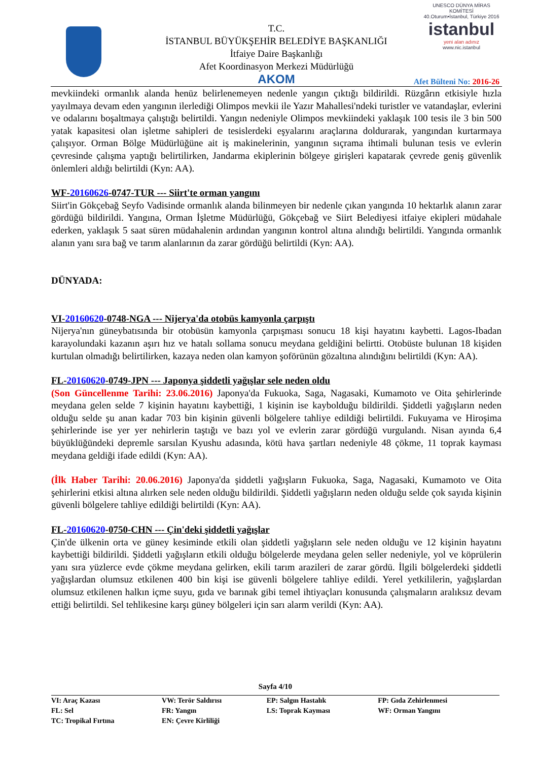T.C.
İSTANBUL BÜYÜKŞEHİR BELEDİYE BAŞKANLIĞI
İtfaiye Daire Başkanlığı
Afet Koordinasyon Merkezi Müdürlüğü
AKOM
UNESCO DÜNYA MİRAS KOMİTESİ
40.Oturum•İstanbul, Türkiye 2016
istanbul
yeni alan adınız
www.nic.istanbul
Afet Bülteni No: 2016-26
mevkiindeki ormanlık alanda henüz belirlenemeyen nedenle yangın çıktığı bildirildi. Rüzgârın etkisiyle hızla yayılmaya devam eden yangının ilerlediği Olimpos mevkii ile Yazır Mahallesi'ndeki turistler ve vatandaşlar, evlerini ve odalarını boşaltmaya çalıştığı belirtildi. Yangın nedeniyle Olimpos mevkiindeki yaklaşık 100 tesis ile 3 bin 500 yatak kapasitesi olan işletme sahipleri de tesislerdeki eşyalarını araçlarına doldurarak, yangından kurtarmaya çalışıyor. Orman Bölge Müdürlüğüne ait iş makinelerinin, yangının sıçrama ihtimali bulunan tesis ve evlerin çevresinde çalışma yaptığı belirtilirken, Jandarma ekiplerinin bölgeye girişleri kapatarak çevrede geniş güvenlik önlemleri aldığı belirtildi (Kyn: AA).
WF-20160626-0747-TUR --- Siirt'te orman yangını
Siirt'in Gökçebağ Seyfo Vadisinde ormanlık alanda bilinmeyen bir nedenle çıkan yangında 10 hektarlık alanın zarar gördüğü bildirildi. Yangına, Orman İşletme Müdürlüğü, Gökçebağ ve Siirt Belediyesi itfaiye ekipleri müdahale ederken, yaklaşık 5 saat süren müdahalenin ardından yangının kontrol altına alındığı belirtildi. Yangında ormanlık alanın yanı sıra bağ ve tarım alanlarının da zarar gördüğü belirtildi (Kyn: AA).
DÜNYADA:
VI-20160620-0748-NGA --- Nijerya'da otobüs kamyonla çarpıştı
Nijerya'nın güneybatısında bir otobüsün kamyonla çarpışması sonucu 18 kişi hayatını kaybetti. Lagos-Ibadan karayolundaki kazanın aşırı hız ve hatalı sollama sonucu meydana geldiğini belirtti. Otobüste bulunan 18 kişiden kurtulan olmadığı belirtilirken, kazaya neden olan kamyon şoförünün gözaltına alındığını belirtildi (Kyn: AA).
FL-20160620-0749-JPN --- Japonya şiddetli yağışlar sele neden oldu
(Son Güncellenme Tarihi: 23.06.2016) Japonya'da Fukuoka, Saga, Nagasaki, Kumamoto ve Oita şehirlerinde meydana gelen selde 7 kişinin hayatını kaybettiği, 1 kişinin ise kaybolduğu bildirildi. Şiddetli yağışların neden olduğu selde şu anan kadar 703 bin kişinin güvenli bölgelere tahliye edildiği belirtildi. Fukuyama ve Hiroşima şehirlerinde ise yer yer nehirlerin taştığı ve bazı yol ve evlerin zarar gördüğü vurgulandı. Nisan ayında 6,4 büyüklüğündeki depremle sarsılan Kyushu adasında, kötü hava şartları nedeniyle 48 çökme, 11 toprak kayması meydana geldiği ifade edildi (Kyn: AA).
(İlk Haber Tarihi: 20.06.2016) Japonya'da şiddetli yağışların Fukuoka, Saga, Nagasaki, Kumamoto ve Oita şehirlerini etkisi altına alırken sele neden olduğu bildirildi. Şiddetli yağışların neden olduğu selde çok sayıda kişinin güvenli bölgelere tahliye edildiği belirtildi (Kyn: AA).
FL-20160620-0750-CHN --- Çin'deki şiddetli yağışlar
Çin'de ülkenin orta ve güney kesiminde etkili olan şiddetli yağışların sele neden olduğu ve 12 kişinin hayatını kaybettiği bildirildi. Şiddetli yağışların etkili olduğu bölgelerde meydana gelen seller nedeniyle, yol ve köprülerin yanı sıra yüzlerce evde çökme meydana gelirken, ekili tarım arazileri de zarar gördü. İlgili bölgelerdeki şiddetli yağışlardan olumsuz etkilenen 400 bin kişi ise güvenli bölgelere tahliye edildi. Yerel yetkililerin, yağışlardan olumsuz etkilenen halkın içme suyu, gıda ve barınak gibi temel ihtiyaçları konusunda çalışmaların aralıksız devam ettiği belirtildi. Sel tehlikesine karşı güney bölgeleri için sarı alarm verildi (Kyn: AA).
Sayfa 4/10
| VI: Araç Kazası | VW: Terör Saldırısı | EP: Salgın Hastalık | FP: Gıda Zehirlenmesi |
| FL: Sel | FR: Yangın | LS: Toprak Kayması | WF: Orman Yangını |
| TC: Tropikal Fırtına | EN: Çevre Kirliliği | | |